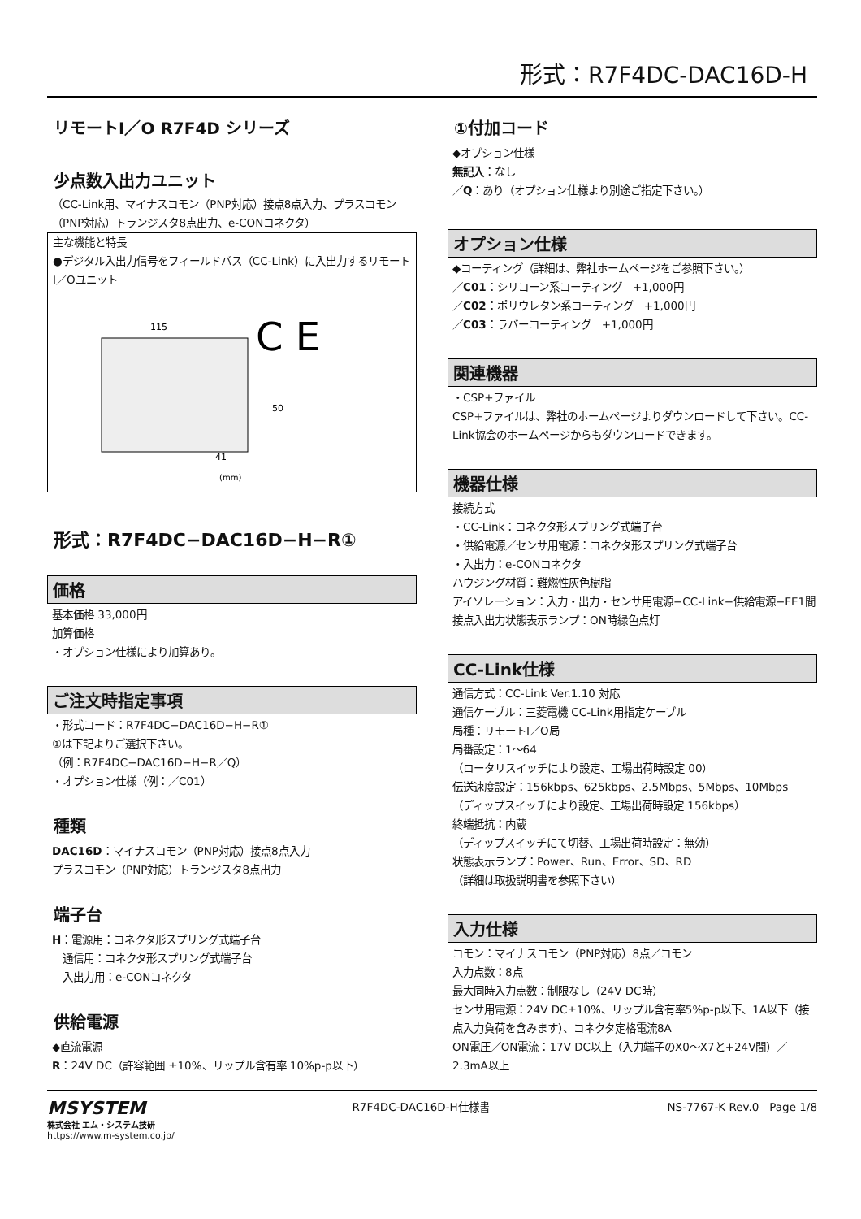形式：R7F4DC-DAC16D-H
リモートI／O R7F4D シリーズ
少点数入出力ユニット
（CC-Link用、マイナスコモン（PNP対応）接点8点入力、プラスコモン（PNP対応）トランジスタ8点出力、e-CONコネクタ）
主な機能と特長
●デジタル入出力信号をフィールドバス（CC-Link）に入出力するリモートI／Oユニット
115
50
41
(mm)
C E
形式：R7F4DC−DAC16D−H−R①
価格
基本価格 33,000円
加算価格
・オプション仕様により加算あり。
ご注文時指定事項
・形式コード：R7F4DC−DAC16D−H−R①
①は下記よりご選択下さい。
（例：R7F4DC−DAC16D−H−R／Q）
・オプション仕様（例：／C01）
種類
DAC16D：マイナスコモン（PNP対応）接点8点入力
プラスコモン（PNP対応）トランジスタ8点出力
端子台
H：電源用：コネクタ形スプリング式端子台
　通信用：コネクタ形スプリング式端子台
　入出力用：e-CONコネクタ
供給電源
◆直流電源
R：24V DC（許容範囲 ±10%、リップル含有率 10%p-p以下）
①付加コード
◆オプション仕様
無記入：なし
／Q：あり（オプション仕様より別途ご指定下さい。）
オプション仕様
◆コーティング（詳細は、弊社ホームページをご参照下さい。）
／C01：シリコーン系コーティング　+1,000円
／C02：ポリウレタン系コーティング　+1,000円
／C03：ラバーコーティング　+1,000円
関連機器
・CSP+ファイル
CSP+ファイルは、弊社のホームページよりダウンロードして下さい。CC-Link協会のホームページからもダウンロードできます。
機器仕様
接続方式
・CC-Link：コネクタ形スプリング式端子台
・供給電源／センサ用電源：コネクタ形スプリング式端子台
・入出力：e-CONコネクタ
ハウジング材質：難燃性灰色樹脂
アイソレーション：入力・出力・センサ用電源−CC-Link−供給電源−FE1間
接点入出力状態表示ランプ：ON時緑色点灯
CC-Link仕様
通信方式：CC-Link Ver.1.10 対応
通信ケーブル：三菱電機 CC-Link用指定ケーブル
局種：リモートI／O局
局番設定：1〜64
（ロータリスイッチにより設定、工場出荷時設定 00）
伝送速度設定：156kbps、625kbps、2.5Mbps、5Mbps、10Mbps
（ディップスイッチにより設定、工場出荷時設定 156kbps）
終端抵抗：内蔵
（ディップスイッチにて切替、工場出荷時設定：無効）
状態表示ランプ：Power、Run、Error、SD、RD
（詳細は取扱説明書を参照下さい）
入力仕様
コモン：マイナスコモン（PNP対応）8点／コモン
入力点数：8点
最大同時入力点数：制限なし（24V DC時）
センサ用電源：24V DC±10%、リップル含有率5%p-p以下、1A以下（接点入力負荷を含みます）、コネクタ定格電流8A
ON電圧／ON電流：17V DC以上（入力端子のX0〜X7と+24V間）／2.3mA以上
MSYSTEM
株式会社 エム・システム技研
https://www.m-system.co.jp/
R7F4DC-DAC16D-H仕様書 NS-7767-K Rev.0　Page 1/8